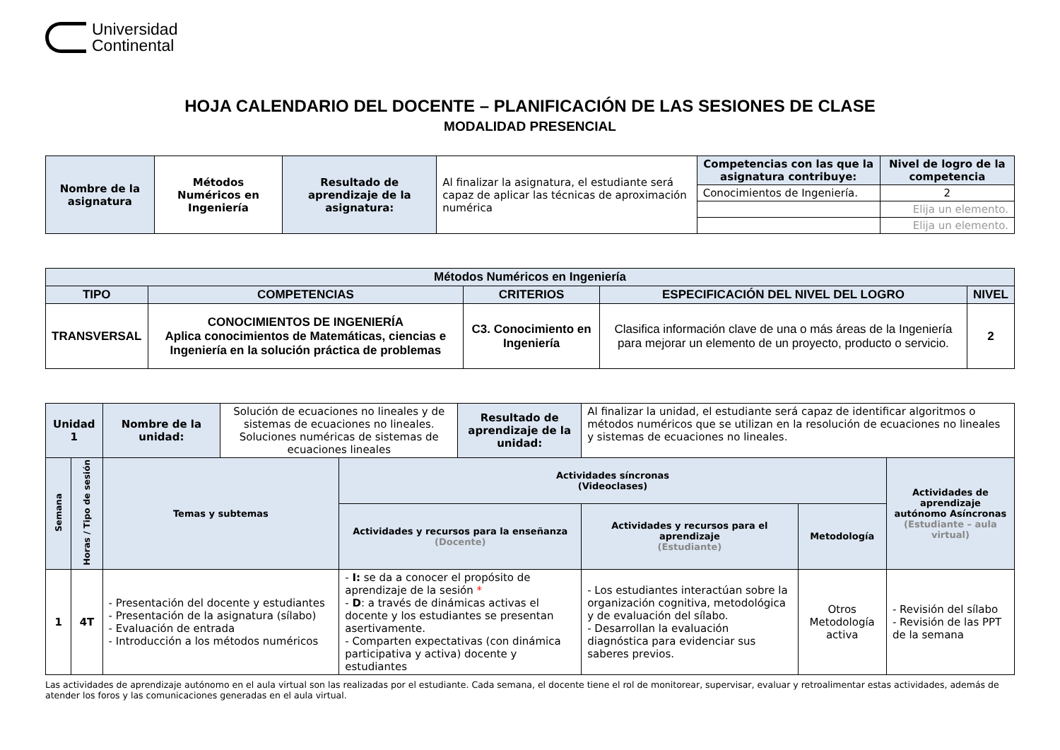Universidad
Continental
HOJA CALENDARIO DEL DOCENTE – PLANIFICACIÓN DE LAS SESIONES DE CLASE
MODALIDAD PRESENCIAL
| Nombre de la asignatura | Métodos Numéricos en Ingeniería | Resultado de aprendizaje de la asignatura: | Al finalizar la asignatura, el estudiante será capaz de aplicar las técnicas de aproximación numérica | Competencias con las que la asignatura contribuye: | Nivel de logro de la competencia |
| | | | | Conocimientos de Ingeniería. | 2 |
| | | | | | Elija un elemento. |
| | | | | | Elija un elemento. |
| Métodos Numéricos en Ingeniería | | | | |
| --- | --- | --- | --- | --- |
| TIPO | COMPETENCIAS | CRITERIOS | ESPECIFICACIÓN DEL NIVEL DEL LOGRO | NIVEL |
| TRANSVERSAL | CONOCIMIENTOS DE INGENIERÍA Aplica conocimientos de Matemáticas, ciencias e Ingeniería en la solución práctica de problemas | C3. Conocimiento en Ingeniería | Clasifica información clave de una o más áreas de la Ingeniería para mejorar un elemento de un proyecto, producto o servicio. | 2 |
| Unidad 1 | | Nombre de la unidad: | Solución de ecuaciones no lineales y de sistemas de ecuaciones no lineales. Soluciones numéricas de sistemas de ecuaciones lineales | | Resultado de aprendizaje de la unidad: | Al finalizar la unidad, el estudiante será capaz de identificar algoritmos o métodos numéricos que se utilizan en la resolución de ecuaciones no lineales y sistemas de ecuaciones no lineales. | | |
| Semana | Horas / Tipo de sesión | Temas y subtemas | | Actividades síncronas (Videoclases) | | | | Actividades de aprendizaje autónomo Asíncronas (Estudiante – aula virtual) |
| | | | | Actividades y recursos para la enseñanza (Docente) | | Actividades y recursos para el aprendizaje (Estudiante) | Metodología | |
| 1 | 4T | - Presentación del docente y estudiantes - Presentación de la asignatura (sílabo) - Evaluación de entrada - Introducción a los métodos numéricos | | - I: se da a conocer el propósito de aprendizaje de la sesión * - D : a través de dinámicas activas el docente y los estudiantes se presentan asertivamente. - Comparten expectativas (con dinámica participativa y activa) docente y estudiantes | | - Los estudiantes interactúan sobre la organización cognitiva, metodológica y de evaluación del sílabo. - Desarrollan la evaluación diagnóstica para evidenciar sus saberes previos. | Otros Metodología activa | - Revisión del sílabo - Revisión de las PPT de la semana |
Las actividades de aprendizaje autónomo en el aula virtual son las realizadas por el estudiante. Cada semana, el docente tiene el rol de monitorear, supervisar, evaluar y retroalimentar estas actividades, además de atender los foros y las comunicaciones generadas en el aula virtual.